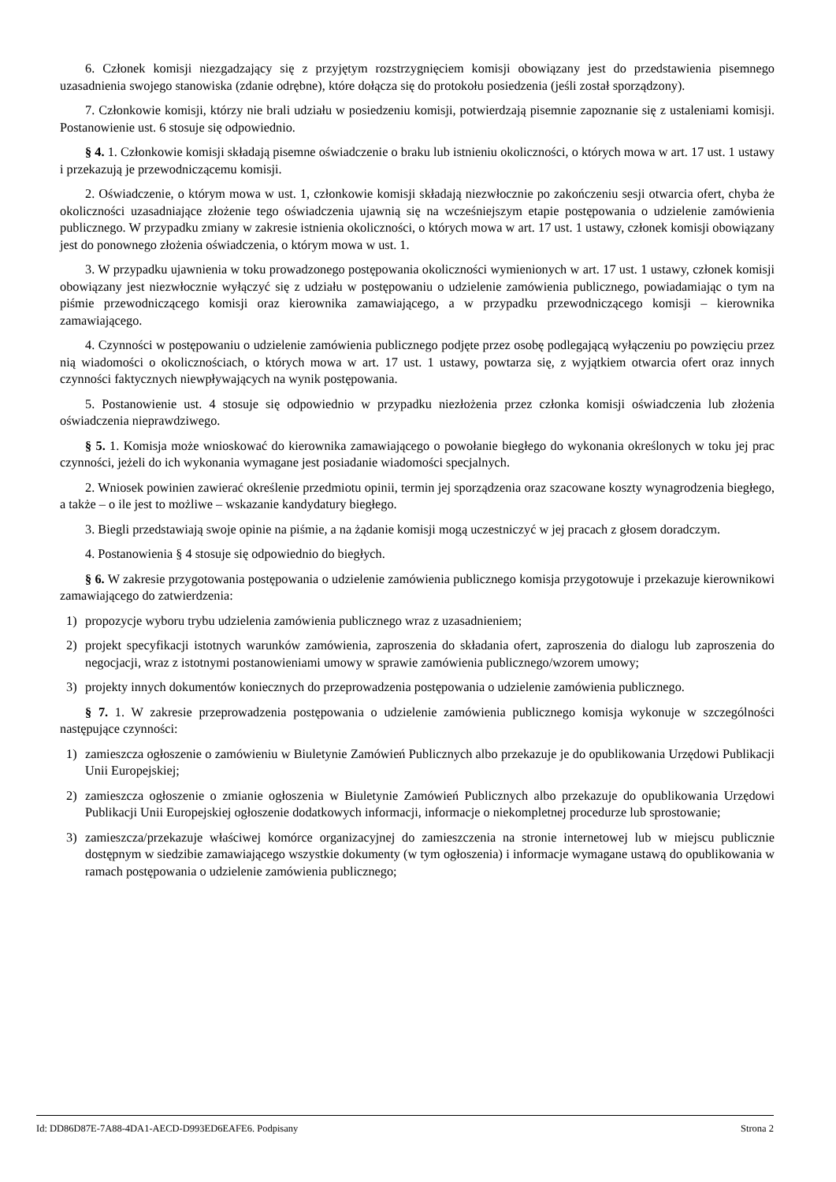6. Członek komisji niezgadzający się z przyjętym rozstrzygnięciem komisji obowiązany jest do przedstawienia pisemnego uzasadnienia swojego stanowiska (zdanie odrębne), które dołącza się do protokołu posiedzenia (jeśli został sporządzony).
7. Członkowie komisji, którzy nie brali udziału w posiedzeniu komisji, potwierdzają pisemnie zapoznanie się z ustaleniami komisji. Postanowienie ust. 6 stosuje się odpowiednio.
§ 4. 1. Członkowie komisji składają pisemne oświadczenie o braku lub istnieniu okoliczności, o których mowa w art. 17 ust. 1 ustawy i przekazują je przewodniczącemu komisji.
2. Oświadczenie, o którym mowa w ust. 1, członkowie komisji składają niezwłocznie po zakończeniu sesji otwarcia ofert, chyba że okoliczności uzasadniające złożenie tego oświadczenia ujawnią się na wcześniejszym etapie postępowania o udzielenie zamówienia publicznego. W przypadku zmiany w zakresie istnienia okoliczności, o których mowa w art. 17 ust. 1 ustawy, członek komisji obowiązany jest do ponownego złożenia oświadczenia, o którym mowa w ust. 1.
3. W przypadku ujawnienia w toku prowadzonego postępowania okoliczności wymienionych w art. 17 ust. 1 ustawy, członek komisji obowiązany jest niezwłocznie wyłączyć się z udziału w postępowaniu o udzielenie zamówienia publicznego, powiadamiając o tym na piśmie przewodniczącego komisji oraz kierownika zamawiającego, a w przypadku przewodniczącego komisji – kierownika zamawiającego.
4. Czynności w postępowaniu o udzielenie zamówienia publicznego podjęte przez osobę podlegającą wyłączeniu po powzięciu przez nią wiadomości o okolicznościach, o których mowa w art. 17 ust. 1 ustawy, powtarza się, z wyjątkiem otwarcia ofert oraz innych czynności faktycznych niewpływających na wynik postępowania.
5. Postanowienie ust. 4 stosuje się odpowiednio w przypadku niezłożenia przez członka komisji oświadczenia lub złożenia oświadczenia nieprawdziwego.
§ 5. 1. Komisja może wnioskować do kierownika zamawiającego o powołanie biegłego do wykonania określonych w toku jej prac czynności, jeżeli do ich wykonania wymagane jest posiadanie wiadomości specjalnych.
2. Wniosek powinien zawierać określenie przedmiotu opinii, termin jej sporządzenia oraz szacowane koszty wynagrodzenia biegłego, a także – o ile jest to możliwe – wskazanie kandydatury biegłego.
3. Biegli przedstawiają swoje opinie na piśmie, a na żądanie komisji mogą uczestniczyć w jej pracach z głosem doradczym.
4. Postanowienia § 4 stosuje się odpowiednio do biegłych.
§ 6. W zakresie przygotowania postępowania o udzielenie zamówienia publicznego komisja przygotowuje i przekazuje kierownikowi zamawiającego do zatwierdzenia:
1) propozycje wyboru trybu udzielenia zamówienia publicznego wraz z uzasadnieniem;
2) projekt specyfikacji istotnych warunków zamówienia, zaproszenia do składania ofert, zaproszenia do dialogu lub zaproszenia do negocjacji, wraz z istotnymi postanowieniami umowy w sprawie zamówienia publicznego/wzorem umowy;
3) projekty innych dokumentów koniecznych do przeprowadzenia postępowania o udzielenie zamówienia publicznego.
§ 7. 1. W zakresie przeprowadzenia postępowania o udzielenie zamówienia publicznego komisja wykonuje w szczególności następujące czynności:
1) zamieszcza ogłoszenie o zamówieniu w Biuletynie Zamówień Publicznych albo przekazuje je do opublikowania Urzędowi Publikacji Unii Europejskiej;
2) zamieszcza ogłoszenie o zmianie ogłoszenia w Biuletynie Zamówień Publicznych albo przekazuje do opublikowania Urzędowi Publikacji Unii Europejskiej ogłoszenie dodatkowych informacji, informacje o niekompletnej procedurze lub sprostowanie;
3) zamieszcza/przekazuje właściwej komórce organizacyjnej do zamieszczenia na stronie internetowej lub w miejscu publicznie dostępnym w siedzibie zamawiającego wszystkie dokumenty (w tym ogłoszenia) i informacje wymagane ustawą do opublikowania w ramach postępowania o udzielenie zamówienia publicznego;
Id: DD86D87E-7A88-4DA1-AECD-D993ED6EAFE6. Podpisany Strona 2